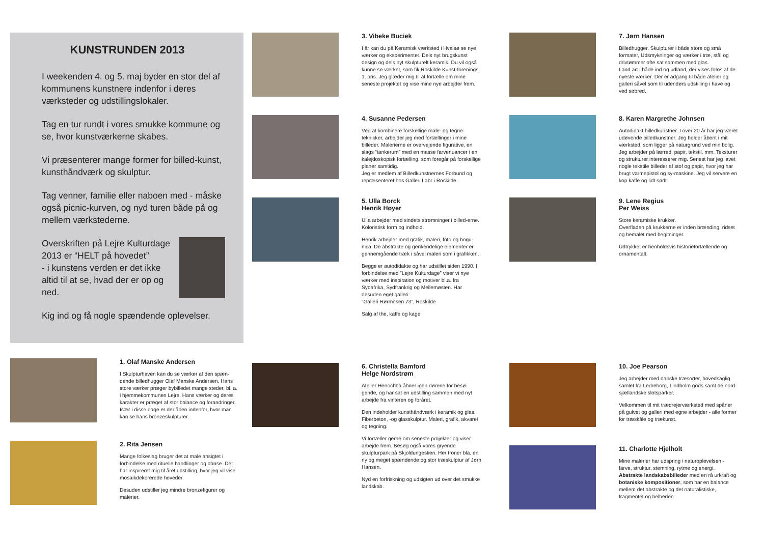KUNSTRUNDEN 2013
I weekenden 4. og 5. maj byder en stor del af kommunens kunstnere indenfor i deres værksteder og udstillingslokaler.
Tag en tur rundt i vores smukke kommune og se, hvor kunstværkerne skabes.
Vi præsenterer mange former for billed-kunst, kunsthåndværk og skulptur.
Tag venner, familie eller naboen med - måske også picnic-kurven, og nyd turen både på og mellem værkstederne.
Overskriften på Lejre Kulturdage 2013 er “HELT på hovedet”
- i kunstens verden er det ikke altid til at se, hvad der er op og ned.
Kig ind og få nogle spændende oplevelser.
1. Olaf Manske Andersen
I Skulpturhaven kan du se værker af den spæn-dende billedhugger Olaf Manske Andersen. Hans store værker præger bybilledet mange steder, bl. a. i hjemmekommunen Lejre. Hans værker og deres karakter er præget af stor balance og forandringer. Især i disse dage er der åben indenfor, hvor man kan se hans bronzeskulpturer.
2. Rita Jensen
Mange folkeslag bruger det at male ansigtet i forbindelse med rituelle handlinger og danse. Det har inspireret mig til året udstilling, hvor jeg vil vise mosaikdekorerede hoveder.
Desuden udstiller jeg mindre bronzefigurer og malerier.
3. Vibeke Buciek
I år kan du på Keramisk værksted i Hvalsø se nye værker og eksperimenter. Dels nyt brugskunst design og dels nyt skulpturelt keramik. Du vil også kunne se værket, som fik Roskilde Kunst-forenings 1. pris. Jeg glæder mig til at fortælle om mine seneste projektet og vise mine nye arbejder frem.
4. Susanne Pedersen
Ved at kombinere forskellige male- og tegne-teknikker, arbejder jeg med fortællinger i mine billeder. Malerierne er overvejende figurative, en slags “tankerum” med en masse farvenuancer i en kalejdoskopisk fortælling, som foregår på forskellige planer samtidig.
Jeg er medlem af Billedkunstnernes Forbund og repræsenteret hos Galleri Labr i Roskilde.
5. Ulla Borck
Henrik Høyer
Ulla arbejder med sindets strømninger i billed-erne. Koloristisk form og indhold.
Henrik arbejder med grafik, maleri, foto og bogu-nica. De abstrakte og genkendelige elementer er gennemgående træk i såvel maleri som i grafikken.
Begge er autodidakte og har udstillet siden 1990. I forbindelse med ”Lejre Kulturdage” viser vi nye værker med inspiration og motiver bl.a. fra Sydafrika, Sydfrankrig og Mellemøsten. Har desuden eget galleri:
”Galleri Rørmosen 73”, Roskilde
Salg af the, kaffe og kage
6. Christella Bamford
Helge Nordstrøm
Atelier Henochba åbner igen dørene for besø-gende, og har sat en udstilling sammen med nyt arbejde fra vinteren og foråret.
Den indeholder kunsthåndværk i keramik og glas. Fiberbeton, -og glasskulptur. Maleri, grafik, akvarel og tegning.
Vi fortæller gerne om seneste projekter og viser arbejde frem. Besøg også vores gryende skulpturpark på Skjoldungestien. Her troner bla. en ny og meget spændende og stor træskulptur af Jørn Hansen.
Nyd en forfriskning og udsigten ud over det smukke landskab.
7. Jørn Hansen
Billedhugger. Skulpturer i både store og små formater, Udsmykninger og værker i træ, stål og drivtømmer ofte sat sammen med glas.
Land art i både ind og udland, der vises fotos af de nyeste værker. Der er adgang til både atelier og galleri såvel som til udendørs udstilling i have og ved søbred.
8. Karen Margrethe Johnsen
Autodidakt billedkunstner. I over 20 år har jeg været udøvende billedkunstner. Jeg holder åbent i mit værksted, som ligger på naturgrund ved min bolig. Jeg arbejder på lærred, papir, tekstil, mm. Teksturer og strukturer interesserer mig. Senest har jeg lavet nogle tekstile billeder af stof og papir, hvor jeg har brugt varmepistol og sy-maskine. Jeg vil servere en kop kaffe og lidt sødt.
9. Lene Regius
Per Weiss
Store keramiske krukker.
Overfladen på krukkerne er inden brænding, ridset og bemalet med begitninger.
Udtrykket er henholdsvis historiefortællende og ornamentalt.
10. Joe Pearson
Jeg arbejder med danske træsorter, hovedsaglig samlet fra Ledreborg, Lindholm gods samt de nord-sjællandske slotsparker.
Velkommen til mit trædrejerværksted med spåner på gulvet og galleri med egne arbejder - alle former for træskåle og trækunst.
11. Charlotte Hjelholt
Mine malerier har udspring i naturoplevelsen - farve, struktur, stemning, rytme og energi. Abstrakte landskabsbilleder med en rå urkraft og botaniske kompositioner, som har en balance mellem det abstrakte og det naturalistiske, fragmentet og helheden.